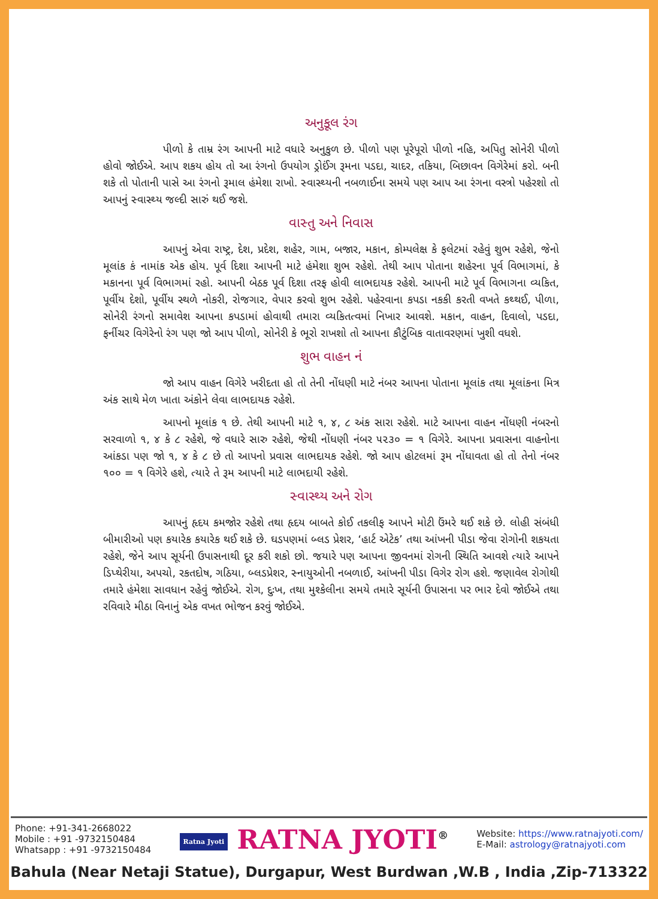અનુકૂલ રંગ
પીળો કે તામ્ર રંગ આપની માટે વધારે અનુકુળ છે. પીળો પણ પૂરેપૂરો પીળો નહિ, અપિતુ સોનેરી પીળો હોવો જોઈએ. આપ શકય હોય તો આ રંગનો ઉપયોગ ડ્રોઈંગ રૂમના પડદા, ચાદર, તકિયા, બિછાવન વિગેરેમાં કરો. બની શકે તો પોતાની પાસે આ રંગનો રૂમાલ હંમેશા રાખો. સ્વાસ્થ્યની નબળાઈના સમયે પણ આપ આ રંગના વસ્ત્રો પહેરશો તો આપનું સ્વાસ્થ્ય જલ્દી સારું થઈ જશે.
વાસ્તુ અને નિવાસ
આપનું એવા રાષ્ટ્ર, દેશ, પ્રદેશ, શહેર, ગામ, બજાર, મકાન, કોમ્પલેક્ષ કે ફલેટમાં રહેવું શુભ રહેશે, જેનો મૂલાંક કં નામાંક એક હોય. પૂર્વ દિશા આપની માટે હંમેશા શુભ રહેશે. તેથી આપ પોતાના શહેરના પૂર્વ વિભાગમાં, કે મકાનના પૂર્વ વિભાગમાં રહો. આપની બેઠક પૂર્વ દિશા તરફ હોવી લાભદાયક રહેશે. આપની માટે પૂર્વ વિભાગના વ્યકિત, પૂર્વીય દેશો, પૂર્વીય સ્થળે નોકરી, રોજગાર, વેપાર કરવો શુભ રહેશે. પહેરવાના કપડા નકકી કરતી વખતે કથ્થઈ, પીળા, સોનેરી રંગનો સમાવેશ આપના કપડામાં હોવાથી તમારા વ્યકિતત્વમાં નિખાર આવશે. મકાન, વાહન, દિવાલો, પડદા, ફર્નીચર વિગેરેનો રંગ પણ જો આપ પીળો, સોનેરી કે ભૂરો રાખશો તો આપના કૌટુંબિક વાતાવરણમાં ખુશી વધશે.
શુભ વાહન નં
જો આપ વાહન વિગેરે ખરીદતા હો તો તેની નોંધણી માટે નંબર આપના પોતાના મૂલાંક તથા મૂલાંકના મિત્ર અંક સાથે મેળ ખાતા અંકોને લેવા લાભદાયક રહેશે.
આપનો મૂલાંક ૧ છે. તેથી આપની માટે ૧, ૪, ૮ અંક સારા રહેશે. માટે આપના વાહન નોંધણી નંબરનો સરવાળો ૧, ૪ કે ૮ રહેશે, જે વધારે સારુ રહેશે, જેથી નોંધણી નંબર ૫૨૩૦ = ૧ વિગેરે. આપના પ્રવાસના વાહનોના આંકડા પણ જો ૧, ૪ કે ૮ છે તો આપનો પ્રવાસ લાભદાયક રહેશે. જો આપ હોટલમાં રૂમ નોંધાવતા હો તો તેનો નંબર ૧૦૦ = ૧ વિગેરે હશે, ત્યારે તે રૂમ આપની માટે લાભદાયી રહેશે.
સ્વાસ્થ્ય અને રોગ
આપનું હૃદય કમજોર રહેશે તથા હૃદય બાબતે કોઈ તકલીફ આપને મોટી ઉંમરે થઈ શકે છે. લોહી સંબંધી બીમારીઓ પણ કયારેક કયારેક થઈ શકે છે. ઘડપણમાં બ્લડ પ્રેશર, ‘હાર્ટ એટેક’ તથા આંખની પીડા જેવા રોગોની શકયતા રહેશે, જેને આપ સૂર્યની ઉપાસનાથી દૂર કરી શકો છો. જયારે પણ આપના જીવનમાં રોગની સ્થિતિ આવશે ત્યારે આપને ડિપ્થેરીયા, અપચો, રકતદોષ, ગઠિયા, બ્લડપ્રેશર, સ્નાયુઓની નબળાઈ, આંખની પીડા વિગેર રોગ હશે. જણાવેલ રોગોથી તમારે હંમેશા સાવધાન રહેવું જોઈએ. રોગ, દુઃખ, તથા મુશ્કેલીના સમયે તમારે સૂર્યની ઉપાસના પર ભાર દેવો જોઈએ તથા રવિવારે મીઠા વિનાનું એક વખત ભોજન કરવું જોઈએ.
Phone: +91-341-2668022
Mobile : +91 -9732150484
Whatsapp : +91 -9732150484
Ratna Jyoti RATNA JYOTI<sup>®</sup>
Website: https://www.ratnajyoti.com/
E-Mail: astrology@ratnajyoti.com
Bahula (Near Netaji Statue), Durgapur, West Burdwan ,W.B , India ,Zip-713322